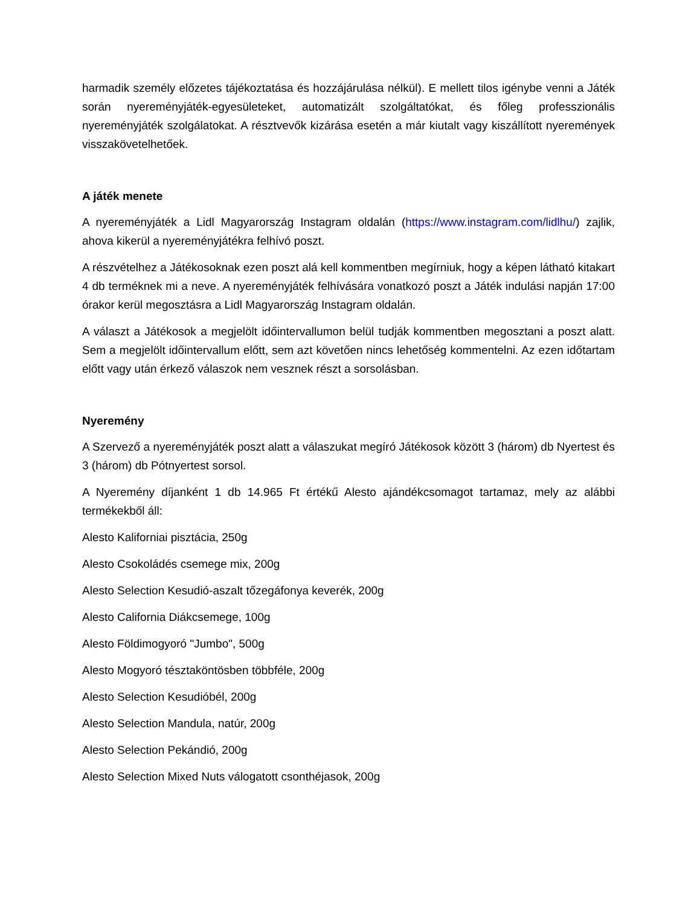harmadik személy előzetes tájékoztatása és hozzájárulása nélkül). E mellett tilos igénybe venni a Játék során nyereményjáték-egyesületeket, automatizált szolgáltatókat, és főleg professzionális nyereményjáték szolgálatokat. A résztvevők kizárása esetén a már kiutalt vagy kiszállított nyeremények visszakövetelhetőek.
A játék menete
A nyereményjáték a Lidl Magyarország Instagram oldalán (https://www.instagram.com/lidlhu/) zajlik, ahova kikerül a nyereményjátékra felhívó poszt.
A részvételhez a Játékosoknak ezen poszt alá kell kommentben megírniuk, hogy a képen látható kitakart 4 db terméknek mi a neve. A nyereményjáték felhívására vonatkozó poszt a Játék indulási napján 17:00 órakor kerül megosztásra a Lidl Magyarország Instagram oldalán.
A választ a Játékosok a megjelölt időintervallumon belül tudják kommentben megosztani a poszt alatt. Sem a megjelölt időintervallum előtt, sem azt követően nincs lehetőség kommentelni. Az ezen időtartam előtt vagy után érkező válaszok nem vesznek részt a sorsolásban.
Nyeremény
A Szervező a nyereményjáték poszt alatt a válaszukat megíró Játékosok között 3 (három) db Nyertest és 3 (három) db Pótnyertest sorsol.
A Nyeremény díjanként 1 db 14.965 Ft értékű Alesto ajándékcsomagot tartamaz, mely az alábbi termékekből áll:
Alesto Kaliforniai pisztácia, 250g
Alesto Csokoládés csemege mix, 200g
Alesto Selection Kesudió-aszalt tőzegáfonya keverék, 200g
Alesto California Diákcsemege, 100g
Alesto Földimogyoró "Jumbo", 500g
Alesto Mogyoró tésztaköntösben többféle, 200g
Alesto Selection Kesudióbél, 200g
Alesto Selection Mandula, natúr, 200g
Alesto Selection Pekándió, 200g
Alesto Selection Mixed Nuts válogatott csonthéjasok, 200g